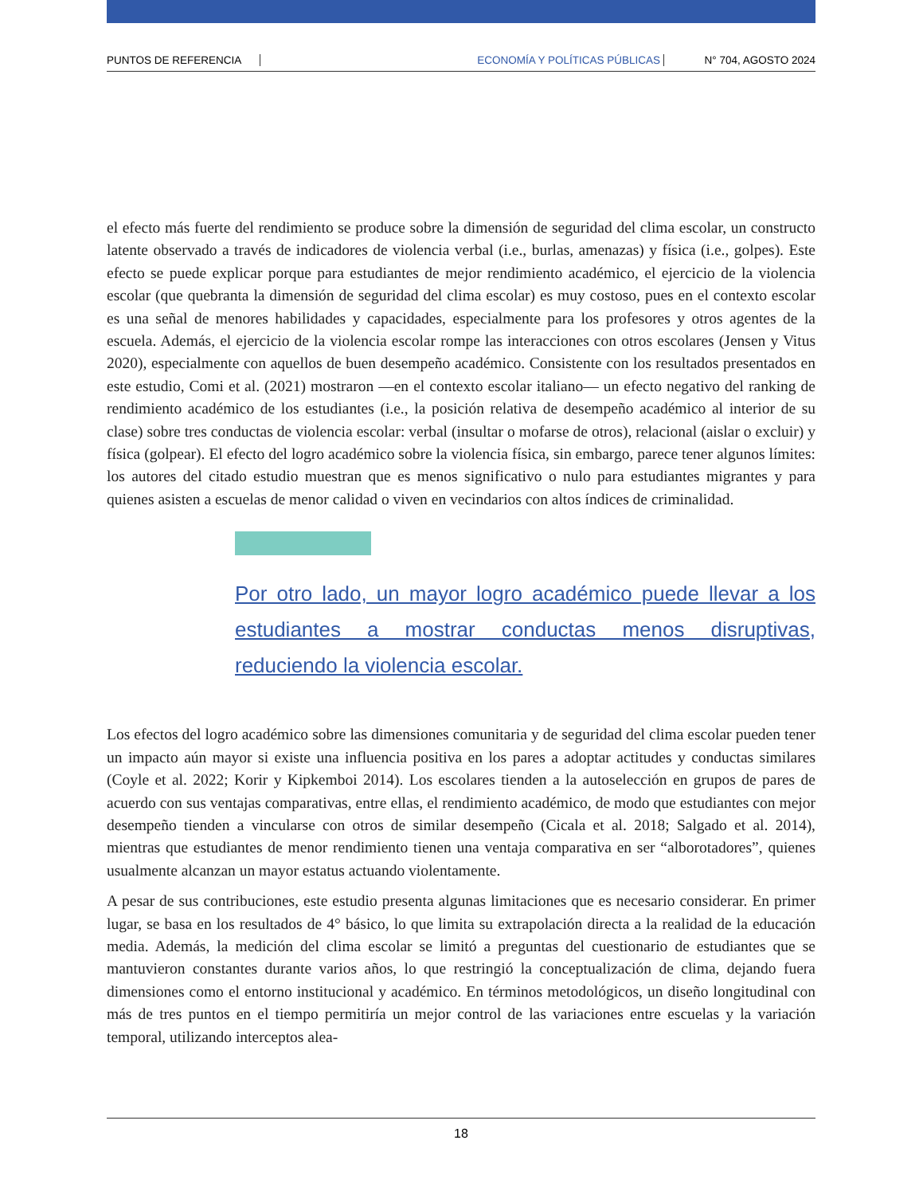PUNTOS DE REFERENCIA ECONOMÍA Y POLÍTICAS PÚBLICAS N° 704, AGOSTO 2024
el efecto más fuerte del rendimiento se produce sobre la dimensión de seguridad del clima escolar, un constructo latente observado a través de indicadores de violencia verbal (i.e., burlas, amenazas) y física (i.e., golpes). Este efecto se puede explicar porque para estudiantes de mejor rendimiento académico, el ejercicio de la violencia escolar (que quebranta la dimensión de seguridad del clima escolar) es muy costoso, pues en el contexto escolar es una señal de menores habilidades y capacidades, especialmente para los profesores y otros agentes de la escuela. Además, el ejercicio de la violencia escolar rompe las interacciones con otros escolares (Jensen y Vitus 2020), especialmente con aquellos de buen desempeño académico. Consistente con los resultados presentados en este estudio, Comi et al. (2021) mostraron —en el contexto escolar italiano— un efecto negativo del ranking de rendimiento académico de los estudiantes (i.e., la posición relativa de desempeño académico al interior de su clase) sobre tres conductas de violencia escolar: verbal (insultar o mofarse de otros), relacional (aislar o excluir) y física (golpear). El efecto del logro académico sobre la violencia física, sin embargo, parece tener algunos límites: los autores del citado estudio muestran que es menos significativo o nulo para estudiantes migrantes y para quienes asisten a escuelas de menor calidad o viven en vecindarios con altos índices de criminalidad.
Por otro lado, un mayor logro académico puede llevar a los estudiantes a mostrar conductas menos disruptivas, reduciendo la violencia escolar.
Los efectos del logro académico sobre las dimensiones comunitaria y de seguridad del clima escolar pueden tener un impacto aún mayor si existe una influencia positiva en los pares a adoptar actitudes y conductas similares (Coyle et al. 2022; Korir y Kipkemboi 2014). Los escolares tienden a la autoselección en grupos de pares de acuerdo con sus ventajas comparativas, entre ellas, el rendimiento académico, de modo que estudiantes con mejor desempeño tienden a vincularse con otros de similar desempeño (Cicala et al. 2018; Salgado et al. 2014), mientras que estudiantes de menor rendimiento tienen una ventaja comparativa en ser “alborotadores”, quienes usualmente alcanzan un mayor estatus actuando violentamente.
A pesar de sus contribuciones, este estudio presenta algunas limitaciones que es necesario considerar. En primer lugar, se basa en los resultados de 4° básico, lo que limita su extrapolación directa a la realidad de la educación media. Además, la medición del clima escolar se limitó a preguntas del cuestionario de estudiantes que se mantuvieron constantes durante varios años, lo que restringió la conceptualización de clima, dejando fuera dimensiones como el entorno institucional y académico. En términos metodológicos, un diseño longitudinal con más de tres puntos en el tiempo permitiría un mejor control de las variaciones entre escuelas y la variación temporal, utilizando interceptos alea-
18